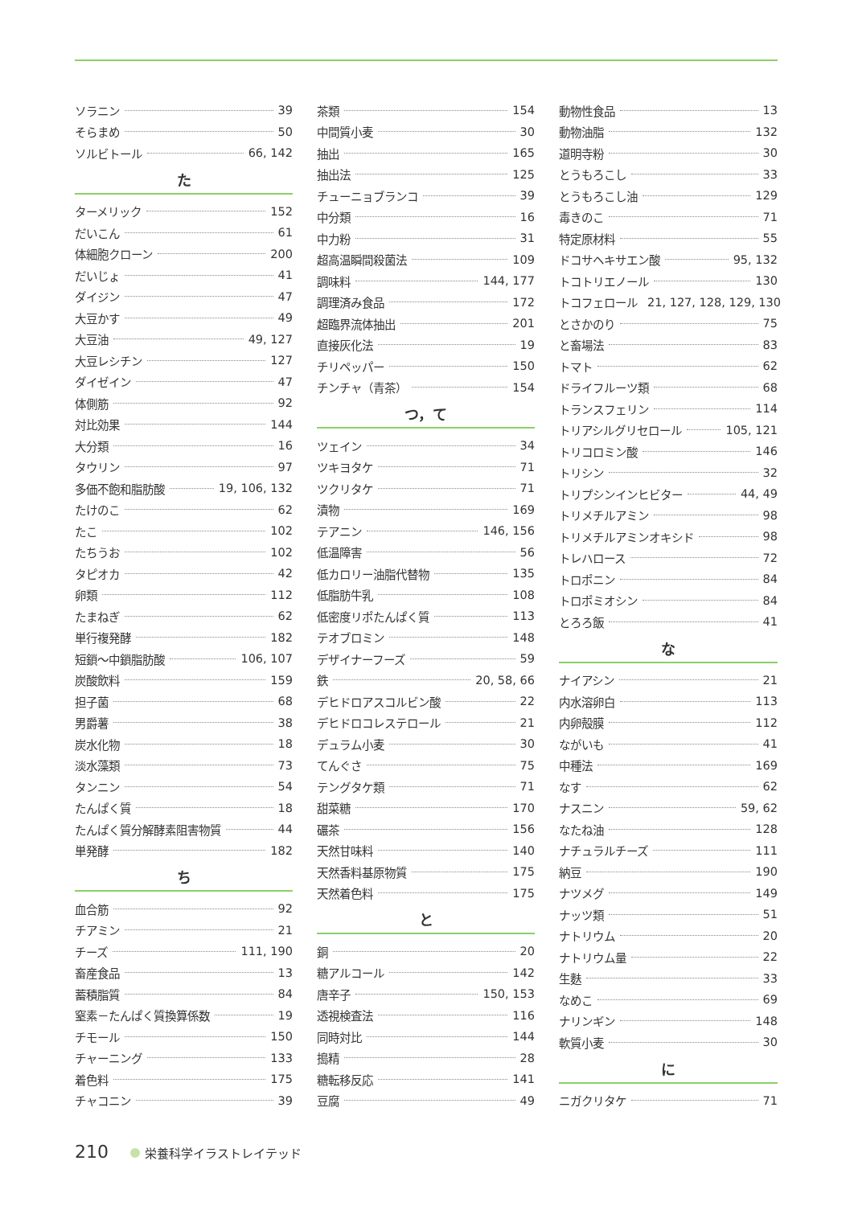ソラニン 39
そらまめ 50
ソルビトール 66, 142
た
ターメリック 152
だいこん 61
体細胞クローン 200
だいじょ 41
ダイジン 47
大豆かす 49
大豆油 49, 127
大豆レシチン 127
ダイゼイン 47
体側筋 92
対比効果 144
大分類 16
タウリン 97
多価不飽和脂肪酸 19, 106, 132
たけのこ 62
たこ 102
たちうお 102
タピオカ 42
卵類 112
たまねぎ 62
単行複発酵 182
短鎖～中鎖脂肪酸 106, 107
炭酸飲料 159
担子菌 68
男爵薯 38
炭水化物 18
淡水藻類 73
タンニン 54
たんぱく質 18
たんぱく質分解酵素阻害物質 44
単発酵 182
ち
血合筋 92
チアミン 21
チーズ 111, 190
畜産食品 13
蓄積脂質 84
窒素－たんぱく質換算係数 19
チモール 150
チャーニング 133
着色料 175
チャコニン 39
茶類 154
中間質小麦 30
抽出 165
抽出法 125
チューニョブランコ 39
中分類 16
中力粉 31
超高温瞬間殺菌法 109
調味料 144, 177
調理済み食品 172
超臨界流体抽出 201
直接灰化法 19
チリペッパー 150
チンチャ（青茶） 154
つ，て
ツェイン 34
ツキヨタケ 71
ツクリタケ 71
漬物 169
テアニン 146, 156
低温障害 56
低カロリー油脂代替物 135
低脂肪牛乳 108
低密度リポたんぱく質 113
テオブロミン 148
デザイナーフーズ 59
鉄 20, 58, 66
デヒドロアスコルビン酸 22
デヒドロコレステロール 21
デュラム小麦 30
てんぐさ 75
テングタケ類 71
甜菜糖 170
碾茶 156
天然甘味料 140
天然香料基原物質 175
天然着色料 175
と
銅 20
糖アルコール 142
唐辛子 150, 153
透視検査法 116
同時対比 144
搗精 28
糖転移反応 141
豆腐 49
動物性食品 13
動物油脂 132
道明寺粉 30
とうもろこし 33
とうもろこし油 129
毒きのこ 71
特定原材料 55
ドコサヘキサエン酸 95, 132
トコトリエノール 130
トコフェロール 21, 127, 128, 129, 130
とさかのり 75
と畜場法 83
トマト 62
ドライフルーツ類 68
トランスフェリン 114
トリアシルグリセロール 105, 121
トリコロミン酸 146
トリシン 32
トリプシンインヒビター 44, 49
トリメチルアミン 98
トリメチルアミンオキシド 98
トレハロース 72
トロポニン 84
トロポミオシン 84
とろろ飯 41
な
ナイアシン 21
内水溶卵白 113
内卵殻膜 112
ながいも 41
中種法 169
なす 62
ナスニン 59, 62
なたね油 128
ナチュラルチーズ 111
納豆 190
ナツメグ 149
ナッツ類 51
ナトリウム 20
ナトリウム量 22
生麩 33
なめこ 69
ナリンギン 148
軟質小麦 30
に
ニガクリタケ 71
210 栄養科学イラストレイテッド